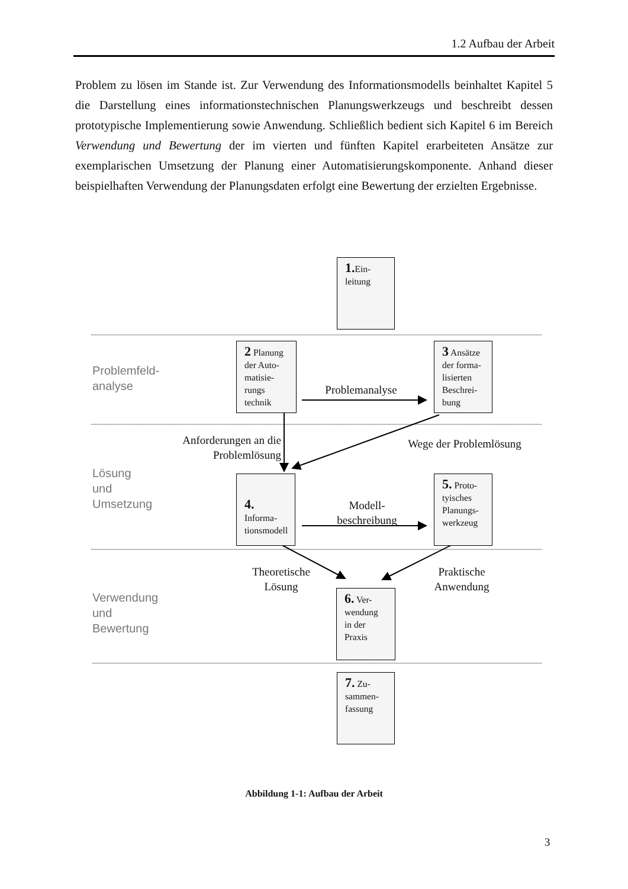1.2 Aufbau der Arbeit
Problem zu lösen im Stande ist. Zur Verwendung des Informationsmodells beinhaltet Kapitel 5 die Darstellung eines informationstechnischen Planungswerkzeugs und beschreibt dessen prototypische Implementierung sowie Anwendung. Schließlich bedient sich Kapitel 6 im Bereich Verwendung und Bewertung der im vierten und fünften Kapitel erarbeiteten Ansätze zur exemplarischen Umsetzung der Planung einer Automatisierungskomponente. Anhand dieser beispielhaften Verwendung der Planungsdaten erfolgt eine Bewertung der erzielten Ergebnisse.
1. Ein-
leitung
Problemfeld-
analyse
2 Planung der Auto-matisie-rungs technik
Problemanalyse
3 Ansätze der forma-lisierten Beschrei-bung
Anforderungen an die Problemlösung
Wege der Problemlösung
Lösung
und
Umsetzung
4. Informa-tionsmodell
Modell-
beschreibung
5. Proto-tyisches Planungs-werkzeug
Theoretische
Lösung
Praktische
Anwendung
Verwendung
und
Bewertung
6. Ver-wendung in der Praxis
7. Zu-sammen-fassung
Abbildung 1-1: Aufbau der Arbeit
3